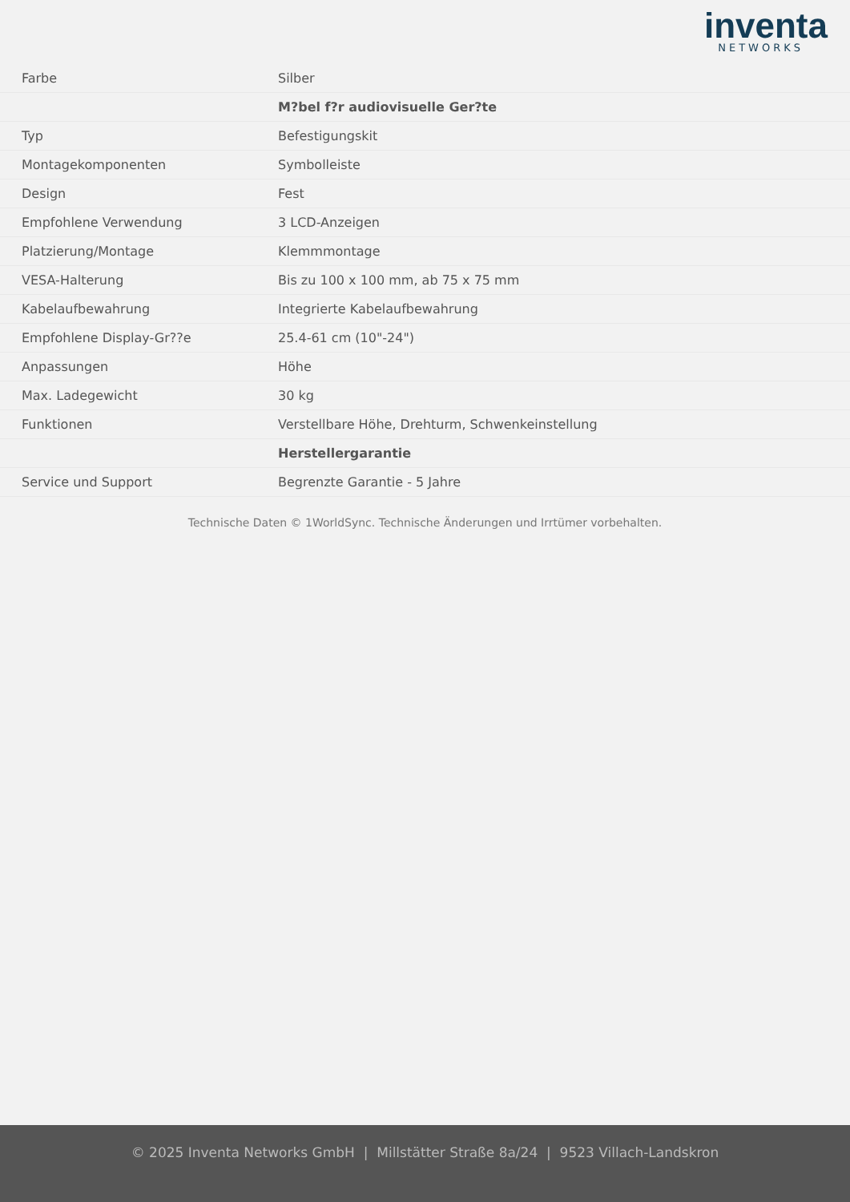inventa
NETWORKS
| Farbe | Silber |
| | M?bel f?r audiovisuelle Ger?te |
| Typ | Befestigungskit |
| Montagekomponenten | Symbolleiste |
| Design | Fest |
| Empfohlene Verwendung | 3 LCD-Anzeigen |
| Platzierung/Montage | Klemmmontage |
| VESA-Halterung | Bis zu 100 x 100 mm, ab 75 x 75 mm |
| Kabelaufbewahrung | Integrierte Kabelaufbewahrung |
| Empfohlene Display-Gr??e | 25.4-61 cm (10"-24") |
| Anpassungen | Höhe |
| Max. Ladegewicht | 30 kg |
| Funktionen | Verstellbare Höhe, Drehturm, Schwenkeinstellung |
| | Herstellergarantie |
| Service und Support | Begrenzte Garantie - 5 Jahre |
Technische Daten © 1WorldSync. Technische Änderungen und Irrtümer vorbehalten.
© 2025 Inventa Networks GmbH | Millstätter Straße 8a/24 | 9523 Villach-Landskron